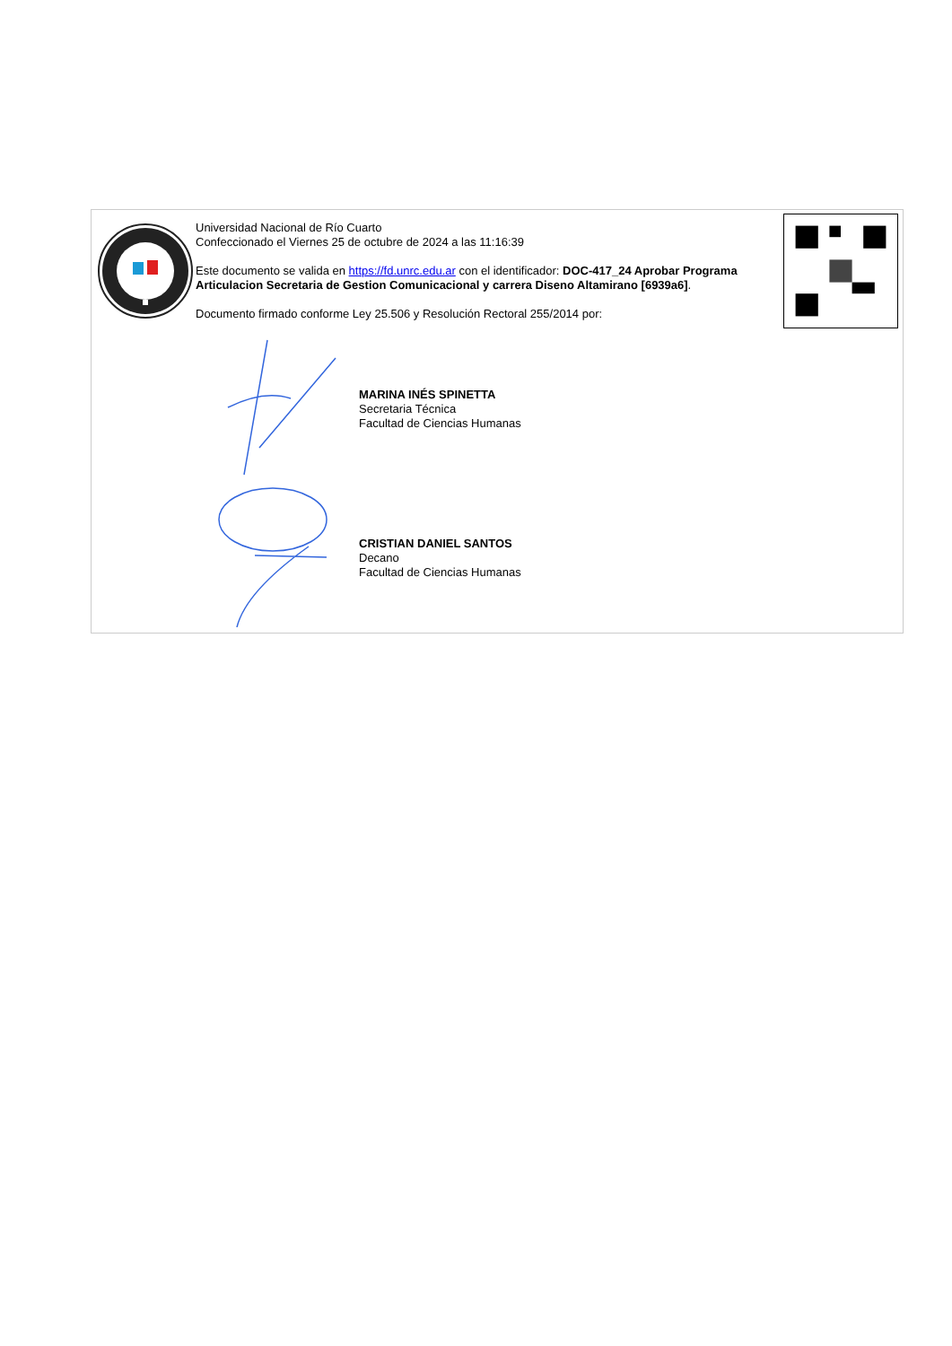Universidad Nacional de Río Cuarto
Confeccionado el Viernes 25 de octubre de 2024 a las 11:16:39
Este documento se valida en https://fd.unrc.edu.ar con el identificador: DOC-417_24 Aprobar Programa Articulacion Secretaria de Gestion Comunicacional y carrera Diseno Altamirano [6939a6].
Documento firmado conforme Ley 25.506 y Resolución Rectoral 255/2014 por:
MARINA INÉS SPINETTA
Secretaria Técnica
Facultad de Ciencias Humanas
CRISTIAN DANIEL SANTOS
Decano
Facultad de Ciencias Humanas